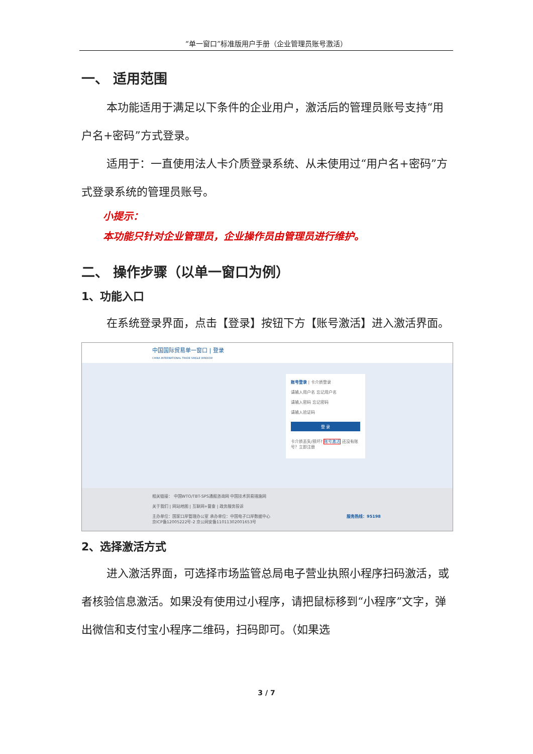“单一窗口”标准版用户手册（企业管理员账号激活）
一、 适用范围
本功能适用于满足以下条件的企业用户，激活后的管理员账号支持“用户名+密码”方式登录。
适用于：一直使用法人卡介质登录系统、从未使用过“用户名+密码”方式登录系统的管理员账号。
小提示：
本功能只针对企业管理员，企业操作员由管理员进行维护。
二、 操作步骤（以单一窗口为例）
1、功能入口
在系统登录界面，点击【登录】按钮下方【账号激活】进入激活界面。
中国国际贸易单一窗口 | 登录
CHINA INTERNATIONAL TRADE SINGLE WINDOW
账号登录 | 卡介质登录
请输入用户名 忘记用户名
请输入密码 忘记密码
请输入验证码
登 录
卡介质丢失/损坏? 账号激活 还没有账号？立即注册
相关链接： 中国WTO/TBT-SPS通报咨询网 中国技术贸易措施网
关于我们 | 网站地图 | 互联网+督查 | 政务服务投诉
主办单位：国家口岸管理办公室 承办单位：中国电子口岸数据中心 服务热线：95198
京ICP备12005222号-2 京公网安备11011302001653号
2、选择激活方式
进入激活界面，可选择市场监管总局电子营业执照小程序扫码激活，或者核验信息激活。如果没有使用过小程序，请把鼠标移到“小程序”文字，弹出微信和支付宝小程序二维码，扫码即可。（如果选
3 / 7